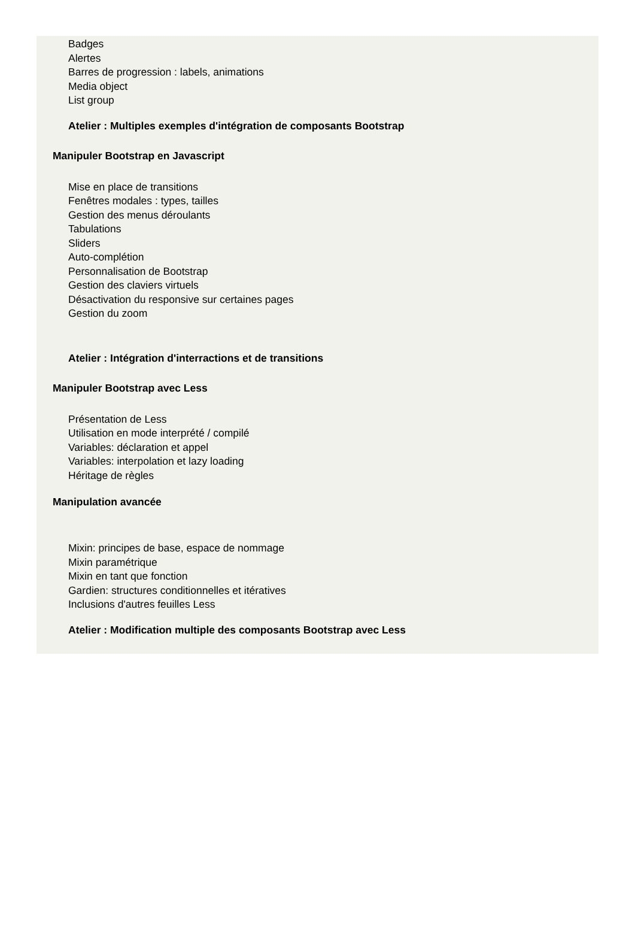Badges
Alertes
Barres de progression : labels, animations
Media object
List group
Atelier : Multiples exemples d'intégration de composants Bootstrap
Manipuler Bootstrap en Javascript
Mise en place de transitions
Fenêtres modales : types, tailles
Gestion des menus déroulants
Tabulations
Sliders
Auto-complétion
Personnalisation de Bootstrap
Gestion des claviers virtuels
Désactivation du responsive sur certaines pages
Gestion du zoom
Atelier : Intégration d'interractions et de transitions
Manipuler Bootstrap avec Less
Présentation de Less
Utilisation en mode interprété / compilé
Variables: déclaration et appel
Variables: interpolation et lazy loading
Héritage de règles
Manipulation avancée
Mixin: principes de base, espace de nommage
Mixin paramétrique
Mixin en tant que fonction
Gardien: structures conditionnelles et itératives
Inclusions d'autres feuilles Less
Atelier : Modification multiple des composants Bootstrap avec Less